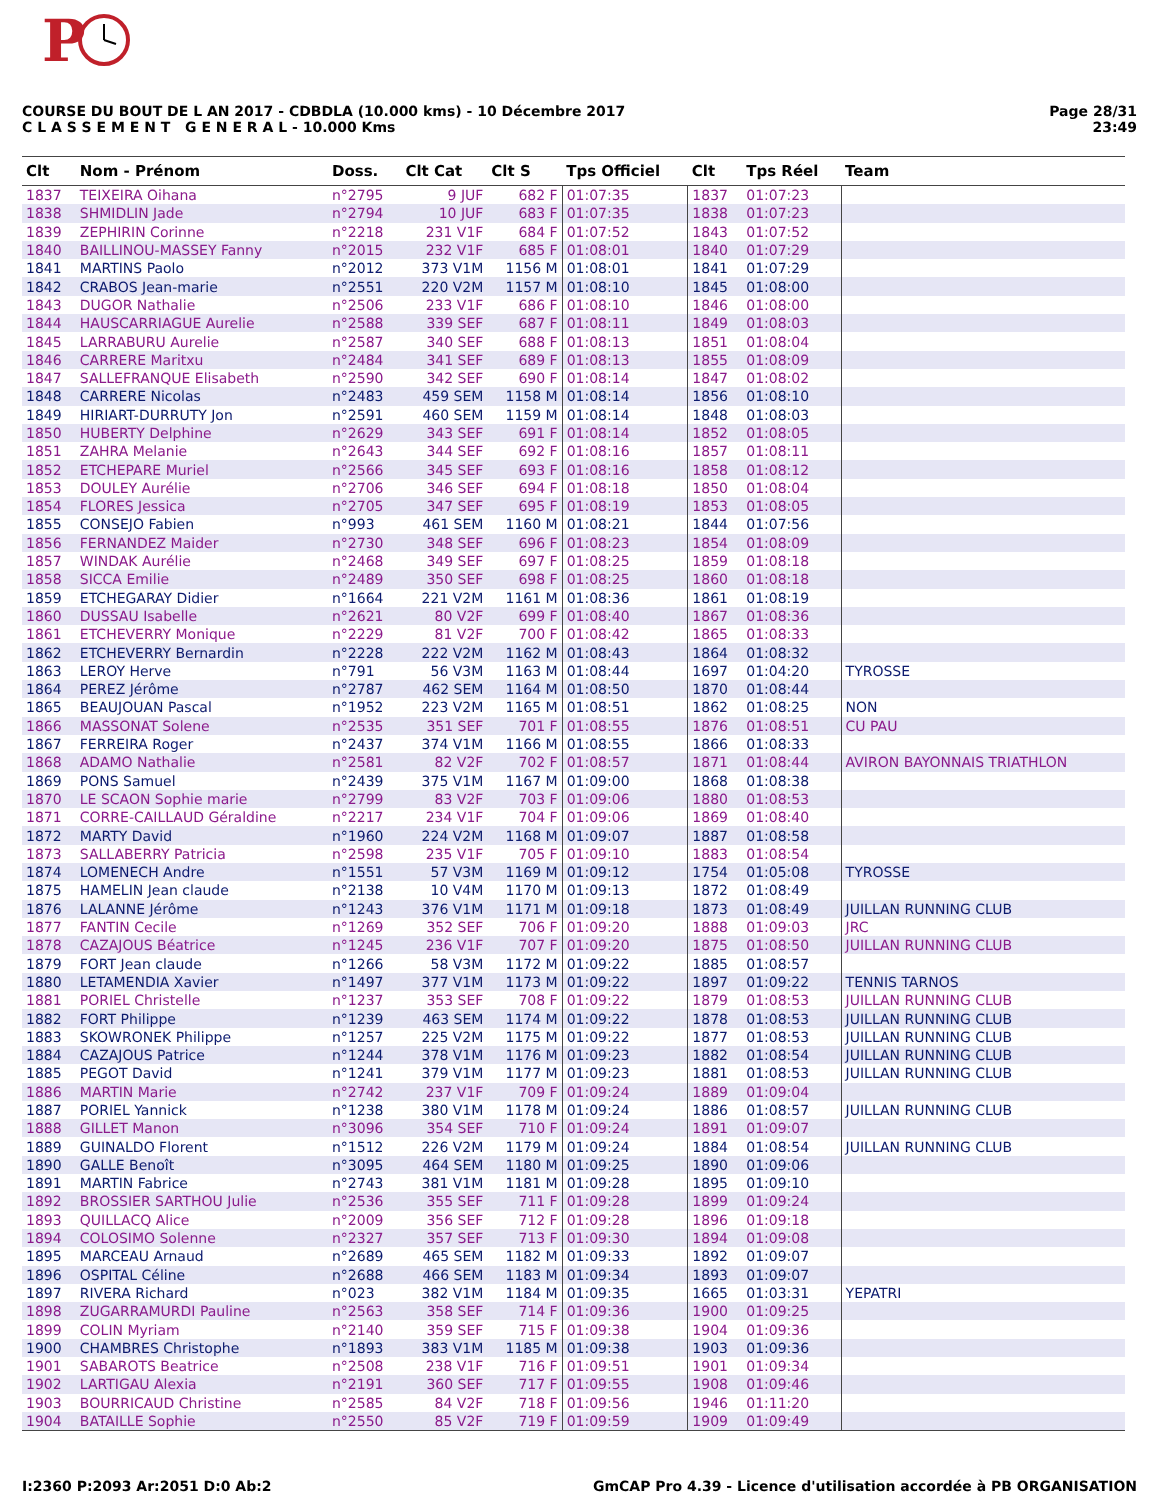P
COURSE DU BOUT DE L AN 2017 - CDBDLA (10.000 kms) - 10 Décembre 2017
C L A S S E M E N T G E N E R A L - 10.000 Kms
Page 28/31
23:49
| Clt | Nom - Prénom | Doss. | Clt Cat | Clt S | Tps Officiel | Clt | Tps Réel | Team |
| --- | --- | --- | --- | --- | --- | --- | --- | --- |
| 1837 | TEIXEIRA Oihana | n°2795 | 9 JUF | 682 F | 01:07:35 | 1837 | 01:07:23 | |
| 1838 | SHMIDLIN Jade | n°2794 | 10 JUF | 683 F | 01:07:35 | 1838 | 01:07:23 | |
| 1839 | ZEPHIRIN Corinne | n°2218 | 231 V1F | 684 F | 01:07:52 | 1843 | 01:07:52 | |
| 1840 | BAILLINOU-MASSEY Fanny | n°2015 | 232 V1F | 685 F | 01:08:01 | 1840 | 01:07:29 | |
| 1841 | MARTINS Paolo | n°2012 | 373 V1M | 1156 M | 01:08:01 | 1841 | 01:07:29 | |
| 1842 | CRABOS Jean-marie | n°2551 | 220 V2M | 1157 M | 01:08:10 | 1845 | 01:08:00 | |
| 1843 | DUGOR Nathalie | n°2506 | 233 V1F | 686 F | 01:08:10 | 1846 | 01:08:00 | |
| 1844 | HAUSCARRIAGUE Aurelie | n°2588 | 339 SEF | 687 F | 01:08:11 | 1849 | 01:08:03 | |
| 1845 | LARRABURU Aurelie | n°2587 | 340 SEF | 688 F | 01:08:13 | 1851 | 01:08:04 | |
| 1846 | CARRERE Maritxu | n°2484 | 341 SEF | 689 F | 01:08:13 | 1855 | 01:08:09 | |
| 1847 | SALLEFRANQUE Elisabeth | n°2590 | 342 SEF | 690 F | 01:08:14 | 1847 | 01:08:02 | |
| 1848 | CARRERE Nicolas | n°2483 | 459 SEM | 1158 M | 01:08:14 | 1856 | 01:08:10 | |
| 1849 | HIRIART-DURRUTY Jon | n°2591 | 460 SEM | 1159 M | 01:08:14 | 1848 | 01:08:03 | |
| 1850 | HUBERTY Delphine | n°2629 | 343 SEF | 691 F | 01:08:14 | 1852 | 01:08:05 | |
| 1851 | ZAHRA Melanie | n°2643 | 344 SEF | 692 F | 01:08:16 | 1857 | 01:08:11 | |
| 1852 | ETCHEPARE Muriel | n°2566 | 345 SEF | 693 F | 01:08:16 | 1858 | 01:08:12 | |
| 1853 | DOULEY Aurélie | n°2706 | 346 SEF | 694 F | 01:08:18 | 1850 | 01:08:04 | |
| 1854 | FLORES Jessica | n°2705 | 347 SEF | 695 F | 01:08:19 | 1853 | 01:08:05 | |
| 1855 | CONSEJO Fabien | n°993 | 461 SEM | 1160 M | 01:08:21 | 1844 | 01:07:56 | |
| 1856 | FERNANDEZ Maider | n°2730 | 348 SEF | 696 F | 01:08:23 | 1854 | 01:08:09 | |
| 1857 | WINDAK Aurélie | n°2468 | 349 SEF | 697 F | 01:08:25 | 1859 | 01:08:18 | |
| 1858 | SICCA Emilie | n°2489 | 350 SEF | 698 F | 01:08:25 | 1860 | 01:08:18 | |
| 1859 | ETCHEGARAY Didier | n°1664 | 221 V2M | 1161 M | 01:08:36 | 1861 | 01:08:19 | |
| 1860 | DUSSAU Isabelle | n°2621 | 80 V2F | 699 F | 01:08:40 | 1867 | 01:08:36 | |
| 1861 | ETCHEVERRY Monique | n°2229 | 81 V2F | 700 F | 01:08:42 | 1865 | 01:08:33 | |
| 1862 | ETCHEVERRY Bernardin | n°2228 | 222 V2M | 1162 M | 01:08:43 | 1864 | 01:08:32 | |
| 1863 | LEROY Herve | n°791 | 56 V3M | 1163 M | 01:08:44 | 1697 | 01:04:20 | TYROSSE |
| 1864 | PEREZ Jérôme | n°2787 | 462 SEM | 1164 M | 01:08:50 | 1870 | 01:08:44 | |
| 1865 | BEAUJOUAN Pascal | n°1952 | 223 V2M | 1165 M | 01:08:51 | 1862 | 01:08:25 | NON |
| 1866 | MASSONAT Solene | n°2535 | 351 SEF | 701 F | 01:08:55 | 1876 | 01:08:51 | CU PAU |
| 1867 | FERREIRA Roger | n°2437 | 374 V1M | 1166 M | 01:08:55 | 1866 | 01:08:33 | |
| 1868 | ADAMO Nathalie | n°2581 | 82 V2F | 702 F | 01:08:57 | 1871 | 01:08:44 | AVIRON BAYONNAIS TRIATHLON |
| 1869 | PONS Samuel | n°2439 | 375 V1M | 1167 M | 01:09:00 | 1868 | 01:08:38 | |
| 1870 | LE SCAON Sophie marie | n°2799 | 83 V2F | 703 F | 01:09:06 | 1880 | 01:08:53 | |
| 1871 | CORRE-CAILLAUD Géraldine | n°2217 | 234 V1F | 704 F | 01:09:06 | 1869 | 01:08:40 | |
| 1872 | MARTY David | n°1960 | 224 V2M | 1168 M | 01:09:07 | 1887 | 01:08:58 | |
| 1873 | SALLABERRY Patricia | n°2598 | 235 V1F | 705 F | 01:09:10 | 1883 | 01:08:54 | |
| 1874 | LOMENECH Andre | n°1551 | 57 V3M | 1169 M | 01:09:12 | 1754 | 01:05:08 | TYROSSE |
| 1875 | HAMELIN Jean claude | n°2138 | 10 V4M | 1170 M | 01:09:13 | 1872 | 01:08:49 | |
| 1876 | LALANNE Jérôme | n°1243 | 376 V1M | 1171 M | 01:09:18 | 1873 | 01:08:49 | JUILLAN RUNNING CLUB |
| 1877 | FANTIN Cecile | n°1269 | 352 SEF | 706 F | 01:09:20 | 1888 | 01:09:03 | JRC |
| 1878 | CAZAJOUS Béatrice | n°1245 | 236 V1F | 707 F | 01:09:20 | 1875 | 01:08:50 | JUILLAN RUNNING CLUB |
| 1879 | FORT Jean claude | n°1266 | 58 V3M | 1172 M | 01:09:22 | 1885 | 01:08:57 | |
| 1880 | LETAMENDIA Xavier | n°1497 | 377 V1M | 1173 M | 01:09:22 | 1897 | 01:09:22 | TENNIS TARNOS |
| 1881 | PORIEL Christelle | n°1237 | 353 SEF | 708 F | 01:09:22 | 1879 | 01:08:53 | JUILLAN RUNNING CLUB |
| 1882 | FORT Philippe | n°1239 | 463 SEM | 1174 M | 01:09:22 | 1878 | 01:08:53 | JUILLAN RUNNING CLUB |
| 1883 | SKOWRONEK Philippe | n°1257 | 225 V2M | 1175 M | 01:09:22 | 1877 | 01:08:53 | JUILLAN RUNNING CLUB |
| 1884 | CAZAJOUS Patrice | n°1244 | 378 V1M | 1176 M | 01:09:23 | 1882 | 01:08:54 | JUILLAN RUNNING CLUB |
| 1885 | PEGOT David | n°1241 | 379 V1M | 1177 M | 01:09:23 | 1881 | 01:08:53 | JUILLAN RUNNING CLUB |
| 1886 | MARTIN Marie | n°2742 | 237 V1F | 709 F | 01:09:24 | 1889 | 01:09:04 | |
| 1887 | PORIEL Yannick | n°1238 | 380 V1M | 1178 M | 01:09:24 | 1886 | 01:08:57 | JUILLAN RUNNING CLUB |
| 1888 | GILLET Manon | n°3096 | 354 SEF | 710 F | 01:09:24 | 1891 | 01:09:07 | |
| 1889 | GUINALDO Florent | n°1512 | 226 V2M | 1179 M | 01:09:24 | 1884 | 01:08:54 | JUILLAN RUNNING CLUB |
| 1890 | GALLE Benoît | n°3095 | 464 SEM | 1180 M | 01:09:25 | 1890 | 01:09:06 | |
| 1891 | MARTIN Fabrice | n°2743 | 381 V1M | 1181 M | 01:09:28 | 1895 | 01:09:10 | |
| 1892 | BROSSIER SARTHOU Julie | n°2536 | 355 SEF | 711 F | 01:09:28 | 1899 | 01:09:24 | |
| 1893 | QUILLACQ Alice | n°2009 | 356 SEF | 712 F | 01:09:28 | 1896 | 01:09:18 | |
| 1894 | COLOSIMO Solenne | n°2327 | 357 SEF | 713 F | 01:09:30 | 1894 | 01:09:08 | |
| 1895 | MARCEAU Arnaud | n°2689 | 465 SEM | 1182 M | 01:09:33 | 1892 | 01:09:07 | |
| 1896 | OSPITAL Céline | n°2688 | 466 SEM | 1183 M | 01:09:34 | 1893 | 01:09:07 | |
| 1897 | RIVERA Richard | n°023 | 382 V1M | 1184 M | 01:09:35 | 1665 | 01:03:31 | YEPATRI |
| 1898 | ZUGARRAMURDI Pauline | n°2563 | 358 SEF | 714 F | 01:09:36 | 1900 | 01:09:25 | |
| 1899 | COLIN Myriam | n°2140 | 359 SEF | 715 F | 01:09:38 | 1904 | 01:09:36 | |
| 1900 | CHAMBRES Christophe | n°1893 | 383 V1M | 1185 M | 01:09:38 | 1903 | 01:09:36 | |
| 1901 | SABAROTS Beatrice | n°2508 | 238 V1F | 716 F | 01:09:51 | 1901 | 01:09:34 | |
| 1902 | LARTIGAU Alexia | n°2191 | 360 SEF | 717 F | 01:09:55 | 1908 | 01:09:46 | |
| 1903 | BOURRICAUD Christine | n°2585 | 84 V2F | 718 F | 01:09:56 | 1946 | 01:11:20 | |
| 1904 | BATAILLE Sophie | n°2550 | 85 V2F | 719 F | 01:09:59 | 1909 | 01:09:49 | |
I:2360 P:2093 Ar:2051 D:0 Ab:2 GmCAP Pro 4.39 - Licence d'utilisation accordée à PB ORGANISATION